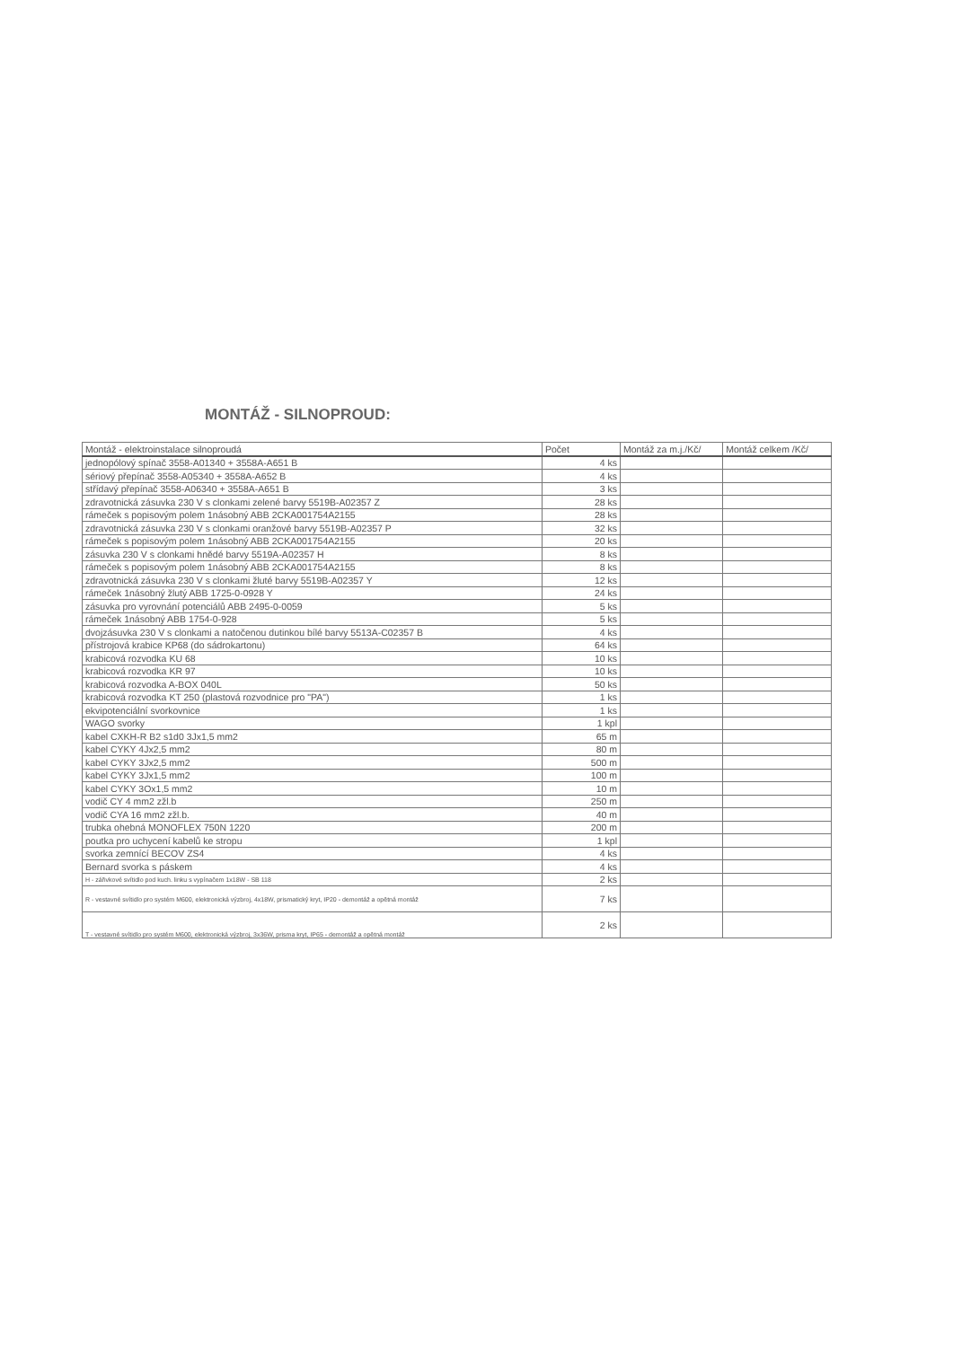MONTÁŽ - SILNOPROUD:
| Montáž - elektroinstalace silnoproudá | Počet | Montáž za m.j./Kč/ | Montáž celkem /Kč/ |
| --- | --- | --- | --- |
| jednopólový spínač 3558-A01340 + 3558A-A651 B | 4 ks | | |
| sériový přepínač 3558-A05340 + 3558A-A652 B | 4 ks | | |
| střídavý přepínač 3558-A06340 + 3558A-A651 B | 3 ks | | |
| zdravotnická zásuvka 230 V s clonkami zelené barvy 5519B-A02357 Z | 28 ks | | |
| rámeček s popisovým polem 1násobný ABB 2CKA001754A2155 | 28 ks | | |
| zdravotnická zásuvka 230 V s clonkami oranžové barvy 5519B-A02357 P | 32 ks | | |
| rámeček s popisovým polem 1násobný ABB 2CKA001754A2155 | 20 ks | | |
| zásuvka 230 V s clonkami hnědé barvy 5519A-A02357 H | 8 ks | | |
| rámeček s popisovým polem 1násobný ABB 2CKA001754A2155 | 8 ks | | |
| zdravotnická zásuvka 230 V s clonkami žluté barvy 5519B-A02357 Y | 12 ks | | |
| rámeček 1násobný žlutý ABB 1725-0-0928 Y | 24 ks | | |
| zásuvka pro vyrovnání potenciálů ABB 2495-0-0059 | 5 ks | | |
| rámeček 1násobný ABB 1754-0-928 | 5 ks | | |
| dvojzásuvka 230 V s clonkami a natočenou dutinkou bílé barvy 5513A-C02357 B | 4 ks | | |
| přístrojová krabice KP68 (do sádrokartonu) | 64 ks | | |
| krabicová rozvodka KU 68 | 10 ks | | |
| krabicová rozvodka KR 97 | 10 ks | | |
| krabicová rozvodka A-BOX 040L | 50 ks | | |
| krabicová rozvodka KT 250 (plastová rozvodnice pro "PA") | 1 ks | | |
| ekvipotenciální svorkovnice | 1 ks | | |
| WAGO svorky | 1 kpl | | |
| kabel CXKH-R B2 s1d0 3Jx1,5 mm2 | 65 m | | |
| kabel CYKY 4Jx2,5 mm2 | 80 m | | |
| kabel CYKY 3Jx2,5 mm2 | 500 m | | |
| kabel CYKY 3Jx1,5 mm2 | 100 m | | |
| kabel CYKY 3Ox1,5 mm2 | 10 m | | |
| vodič CY 4 mm2 zžl.b | 250 m | | |
| vodič CYA 16 mm2 zžl.b. | 40 m | | |
| trubka ohebná MONOFLEX 750N 1220 | 200 m | | |
| poutka pro uchycení kabelů ke stropu | 1 kpl | | |
| svorka zemnící BECOV ZS4 | 4 ks | | |
| Bernard svorka s páskem | 4 ks | | |
| H - zářivkové svítidlo pod kuch. linku s vypínačem 1x18W - SB 118 | 2 ks | | |
| R - vestavné svítidlo pro systém M600, elektronická výzbroj, 4x18W, prismatický kryt, IP20 - demontáž a opětná montáž | 7 ks | | |
| T - vestavné svítidlo pro systém M600, elektronická výzbroj, 3x36W, prisma kryt, IP65 - demontáž a opětná montáž | 2 ks | | |